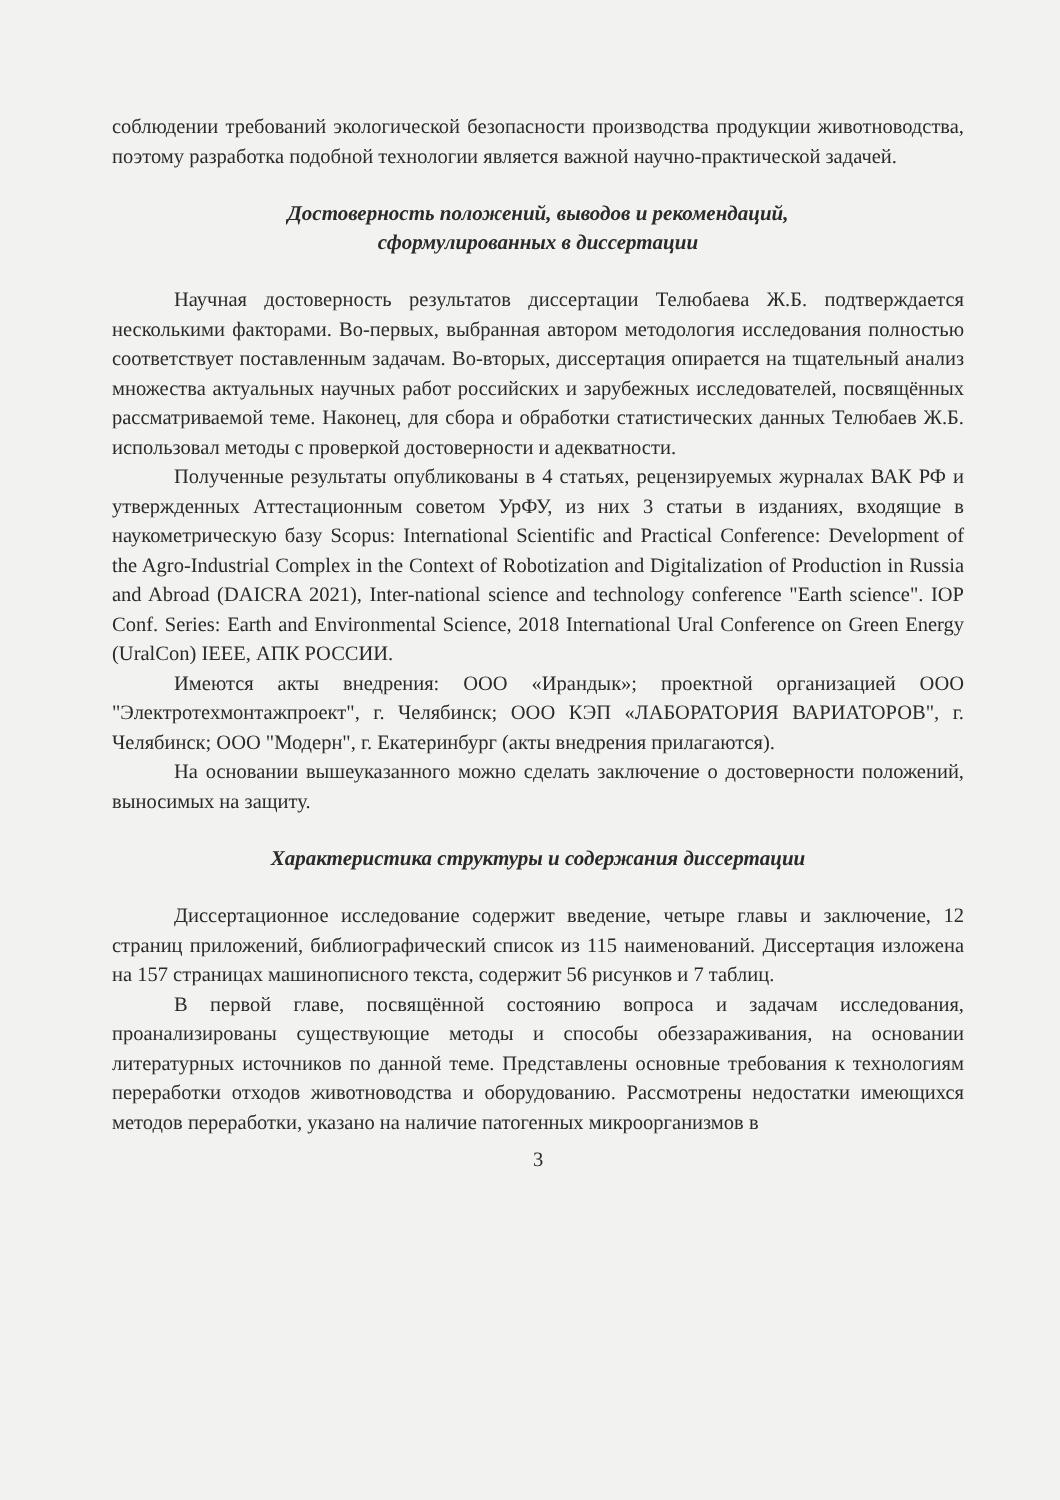соблюдении требований экологической безопасности производства продукции животноводства, поэтому разработка подобной технологии является важной научно-практической задачей.
Достоверность положений, выводов и рекомендаций,
сформулированных в диссертации
Научная достоверность результатов диссертации Телюбаева Ж.Б. подтверждается несколькими факторами. Во-первых, выбранная автором методология исследования полностью соответствует поставленным задачам. Во-вторых, диссертация опирается на тщательный анализ множества актуальных научных работ российских и зарубежных исследователей, посвящённых рассматриваемой теме. Наконец, для сбора и обработки статистических данных Телюбаев Ж.Б. использовал методы с проверкой достоверности и адекватности.
Полученные результаты опубликованы в 4 статьях, рецензируемых журналах ВАК РФ и утвержденных Аттестационным советом УрФУ, из них 3 статьи в изданиях, входящие в наукометрическую базу Scopus: International Scientific and Practical Conference: Development of the Agro-Industrial Complex in the Context of Robotization and Digitalization of Production in Russia and Abroad (DAICRA 2021), Inter-national science and technology conference "Earth science". IOP Conf. Series: Earth and Environmental Science, 2018 International Ural Conference on Green Energy (UralCon) IEEE, АПК РОССИИ.
Имеются акты внедрения: ООО «Ирандык»; проектной организацией ООО "Электротехмонтажпроект", г. Челябинск; ООО КЭП «ЛАБОРАТОРИЯ ВАРИАТОРОВ", г. Челябинск; ООО "Модерн", г. Екатеринбург (акты внедрения прилагаются).
На основании вышеуказанного можно сделать заключение о достоверности положений, выносимых на защиту.
Характеристика структуры и содержания диссертации
Диссертационное исследование содержит введение, четыре главы и заключение, 12 страниц приложений, библиографический список из 115 наименований. Диссертация изложена на 157 страницах машинописного текста, содержит 56 рисунков и 7 таблиц.
В первой главе, посвящённой состоянию вопроса и задачам исследования, проанализированы существующие методы и способы обеззараживания, на основании литературных источников по данной теме. Представлены основные требования к технологиям переработки отходов животноводства и оборудованию. Рассмотрены недостатки имеющихся методов переработки, указано на наличие патогенных микроорганизмов в
3